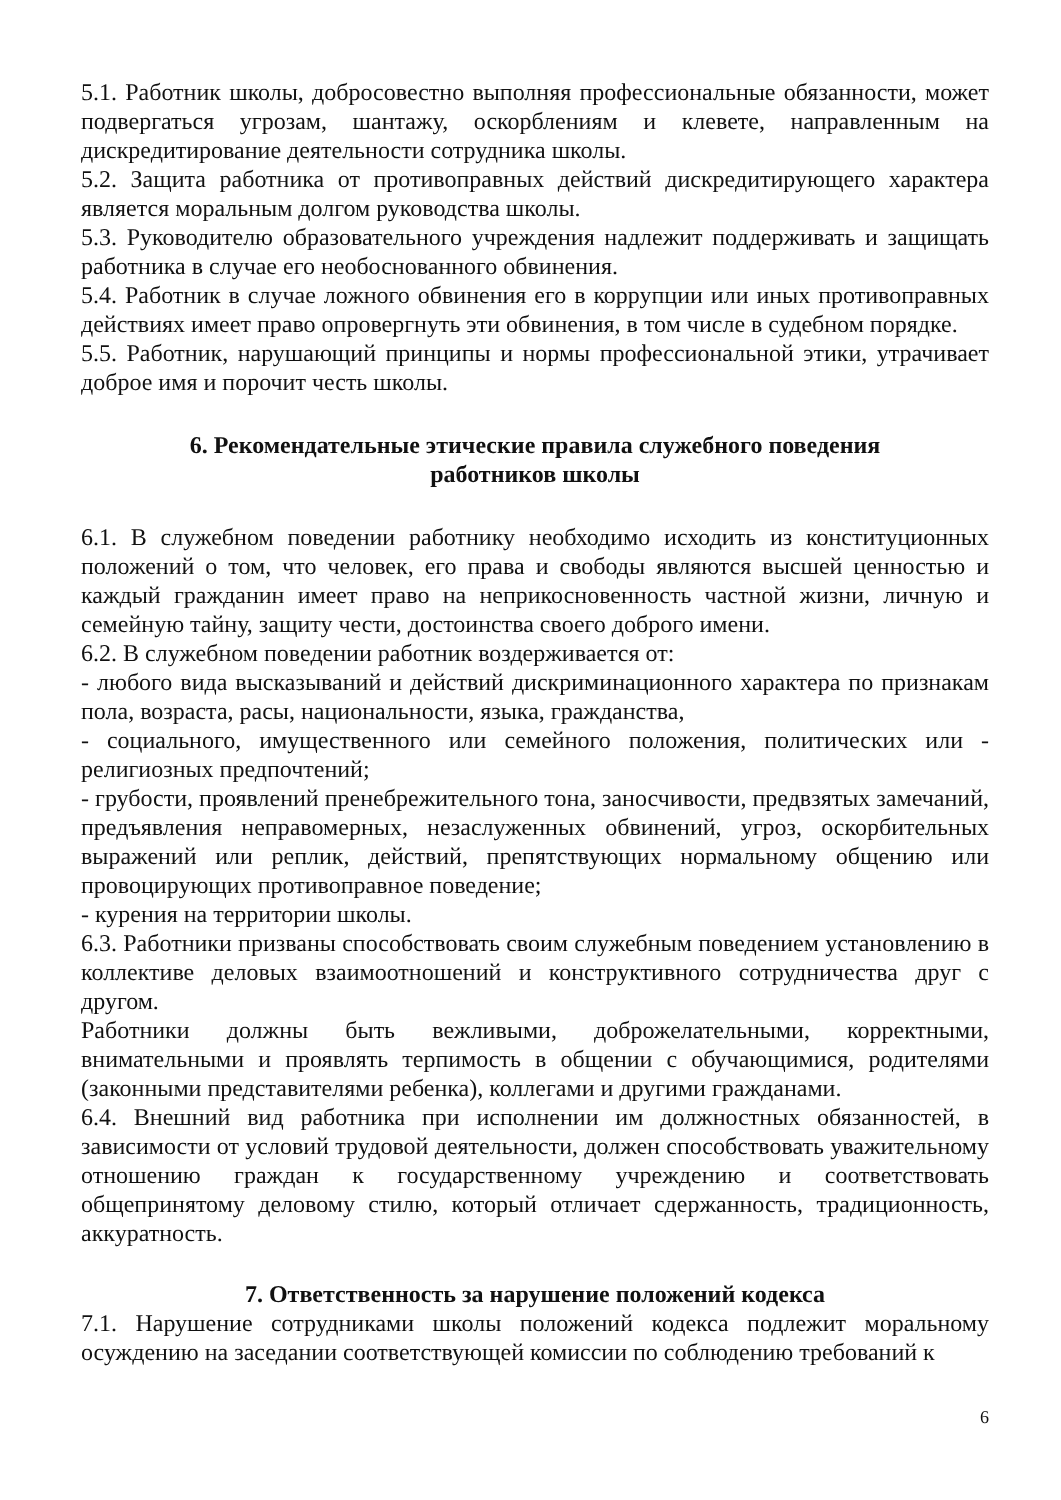5.1. Работник школы, добросовестно выполняя профессиональные обязанности, может подвергаться угрозам, шантажу, оскорблениям и клевете, направленным на дискредитирование деятельности сотрудника школы.
5.2. Защита работника от противоправных действий дискредитирующего характера является моральным долгом руководства школы.
5.3. Руководителю образовательного учреждения надлежит поддерживать и защищать работника в случае его необоснованного обвинения.
5.4. Работник в случае ложного обвинения его в коррупции или иных противоправных действиях имеет право опровергнуть эти обвинения, в том числе в судебном порядке.
5.5. Работник, нарушающий принципы и нормы профессиональной этики, утрачивает доброе имя и порочит честь школы.
6. Рекомендательные этические правила служебного поведения
работников школы
6.1. В служебном поведении работнику необходимо исходить из конституционных положений о том, что человек, его права и свободы являются высшей ценностью и каждый гражданин имеет право на неприкосновенность частной жизни, личную и семейную тайну, защиту чести, достоинства своего доброго имени.
6.2. В служебном поведении работник воздерживается от:
- любого вида высказываний и действий дискриминационного характера по признакам пола, возраста, расы, национальности, языка, гражданства,
- социального, имущественного или семейного положения, политических или - религиозных предпочтений;
- грубости, проявлений пренебрежительного тона, заносчивости, предвзятых замечаний, предъявления неправомерных, незаслуженных обвинений, угроз, оскорбительных выражений или реплик, действий, препятствующих нормальному общению или провоцирующих противоправное поведение;
- курения на территории школы.
6.3. Работники призваны способствовать своим служебным поведением установлению в коллективе деловых взаимоотношений и конструктивного сотрудничества друг с другом.
Работники должны быть вежливыми, доброжелательными, корректными, внимательными и проявлять терпимость в общении с обучающимися, родителями (законными представителями ребенка), коллегами и другими гражданами.
6.4. Внешний вид работника при исполнении им должностных обязанностей, в зависимости от условий трудовой деятельности, должен способствовать уважительному отношению граждан к государственному учреждению и соответствовать общепринятому деловому стилю, который отличает сдержанность, традиционность, аккуратность.
7. Ответственность за нарушение положений кодекса
7.1. Нарушение сотрудниками школы положений кодекса подлежит моральному осуждению на заседании соответствующей комиссии по соблюдению требований к
6